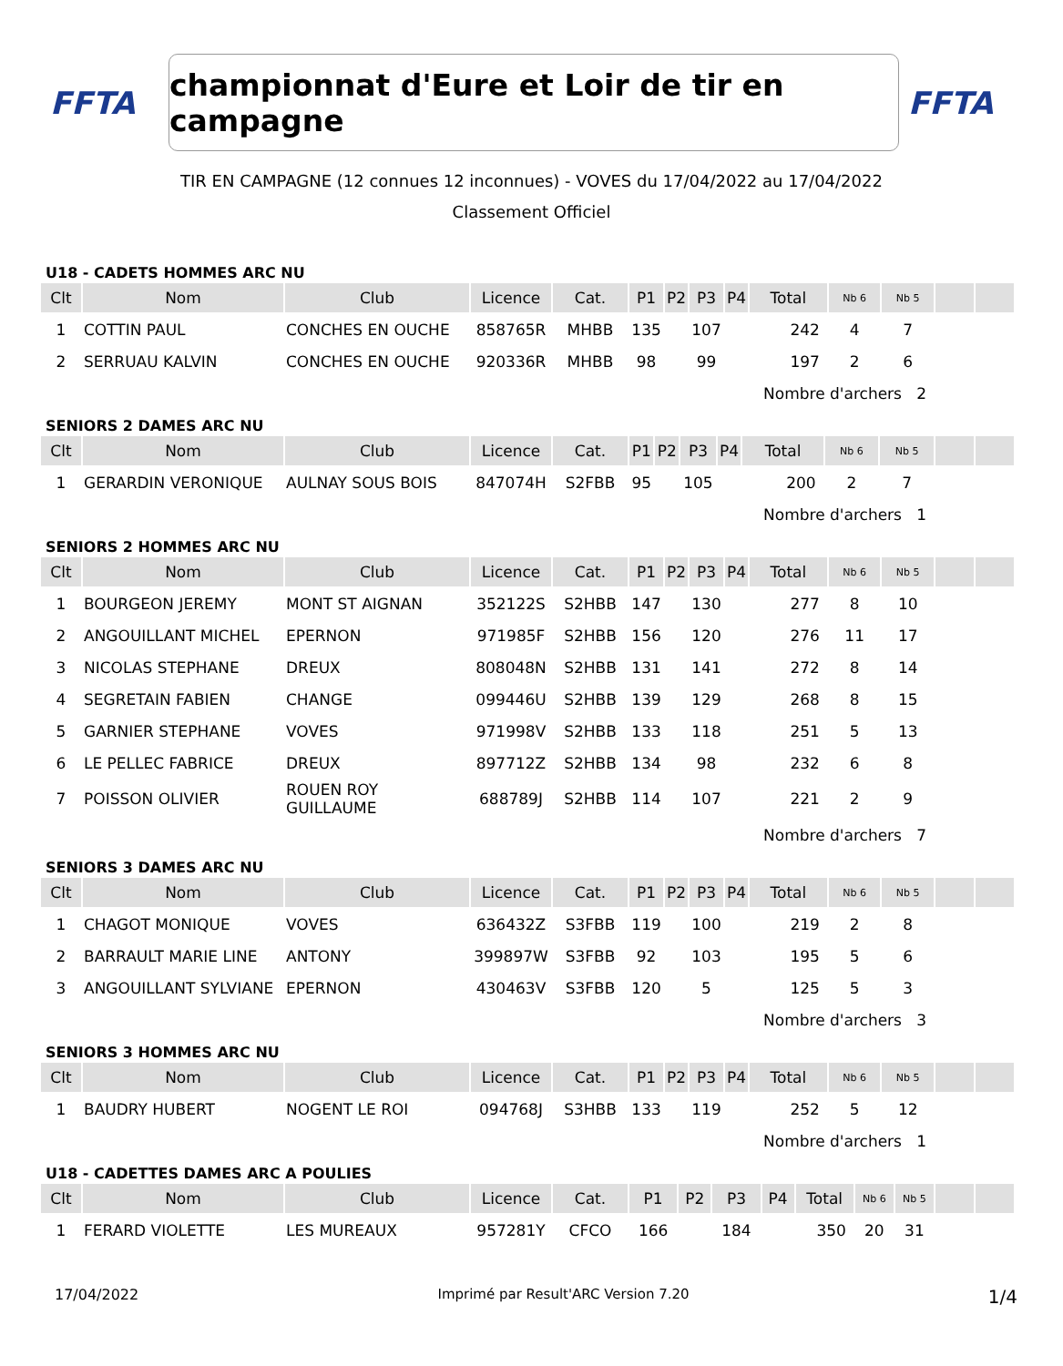FFTA
championnat d'Eure et Loir de tir en campagne
FFTA
TIR EN CAMPAGNE (12 connues 12 inconnues) - VOVES du 17/04/2022 au 17/04/2022
Classement Officiel
U18 - CADETS HOMMES ARC NU
| Clt | Nom | Club | Licence | Cat. | P1 | P2 | P3 | P4 | Total | Nb 6 | Nb 5 | | |
| --- | --- | --- | --- | --- | --- | --- | --- | --- | --- | --- | --- | --- | --- |
| 1 | COTTIN PAUL | CONCHES EN OUCHE | 858765R | MHBB | 135 | | 107 | | 242 | 4 | 7 | | |
| 2 | SERRUAU KALVIN | CONCHES EN OUCHE | 920336R | MHBB | 98 | | 99 | | 197 | 2 | 6 | | |
| | | | | | | | | | Nombre d'archers 2 | | | | |
SENIORS 2 DAMES ARC NU
| Clt | Nom | Club | Licence | Cat. | P1 | P2 | P3 | P4 | Total | Nb 6 | Nb 5 | | |
| --- | --- | --- | --- | --- | --- | --- | --- | --- | --- | --- | --- | --- | --- |
| 1 | GERARDIN VERONIQUE | AULNAY SOUS BOIS | 847074H | S2FBB | 95 | | 105 | | 200 | 2 | 7 | | |
| | | | | | | | | | Nombre d'archers 1 | | | | |
SENIORS 2 HOMMES ARC NU
| Clt | Nom | Club | Licence | Cat. | P1 | P2 | P3 | P4 | Total | Nb 6 | Nb 5 | | |
| --- | --- | --- | --- | --- | --- | --- | --- | --- | --- | --- | --- | --- | --- |
| 1 | BOURGEON JEREMY | MONT ST AIGNAN | 352122S | S2HBB | 147 | | 130 | | 277 | 8 | 10 | | |
| 2 | ANGOUILLANT MICHEL | EPERNON | 971985F | S2HBB | 156 | | 120 | | 276 | 11 | 17 | | |
| 3 | NICOLAS STEPHANE | DREUX | 808048N | S2HBB | 131 | | 141 | | 272 | 8 | 14 | | |
| 4 | SEGRETAIN FABIEN | CHANGE | 099446U | S2HBB | 139 | | 129 | | 268 | 8 | 15 | | |
| 5 | GARNIER STEPHANE | VOVES | 971998V | S2HBB | 133 | | 118 | | 251 | 5 | 13 | | |
| 6 | LE PELLEC FABRICE | DREUX | 897712Z | S2HBB | 134 | | 98 | | 232 | 6 | 8 | | |
| 7 | POISSON OLIVIER | ROUEN ROY GUILLAUME | 688789J | S2HBB | 114 | | 107 | | 221 | 2 | 9 | | |
| | | | | | | | | | Nombre d'archers 7 | | | | |
SENIORS 3 DAMES ARC NU
| Clt | Nom | Club | Licence | Cat. | P1 | P2 | P3 | P4 | Total | Nb 6 | Nb 5 | | |
| --- | --- | --- | --- | --- | --- | --- | --- | --- | --- | --- | --- | --- | --- |
| 1 | CHAGOT MONIQUE | VOVES | 636432Z | S3FBB | 119 | | 100 | | 219 | 2 | 8 | | |
| 2 | BARRAULT MARIE LINE | ANTONY | 399897W | S3FBB | 92 | | 103 | | 195 | 5 | 6 | | |
| 3 | ANGOUILLANT SYLVIANE | EPERNON | 430463V | S3FBB | 120 | | 5 | | 125 | 5 | 3 | | |
| | | | | | | | | | Nombre d'archers 3 | | | | |
SENIORS 3 HOMMES ARC NU
| Clt | Nom | Club | Licence | Cat. | P1 | P2 | P3 | P4 | Total | Nb 6 | Nb 5 | | |
| --- | --- | --- | --- | --- | --- | --- | --- | --- | --- | --- | --- | --- | --- |
| 1 | BAUDRY HUBERT | NOGENT LE ROI | 094768J | S3HBB | 133 | | 119 | | 252 | 5 | 12 | | |
| | | | | | | | | | Nombre d'archers 1 | | | | |
U18 - CADETTES DAMES ARC A POULIES
| Clt | Nom | Club | Licence | Cat. | P1 | P2 | P3 | P4 | Total | Nb 6 | Nb 5 | | |
| --- | --- | --- | --- | --- | --- | --- | --- | --- | --- | --- | --- | --- | --- |
| 1 | FERARD VIOLETTE | LES MUREAUX | 957281Y | CFCO | 166 | | 184 | | 350 | 20 | 31 | | |
17/04/2022 Imprimé par Result'ARC Version 7.20 1/4